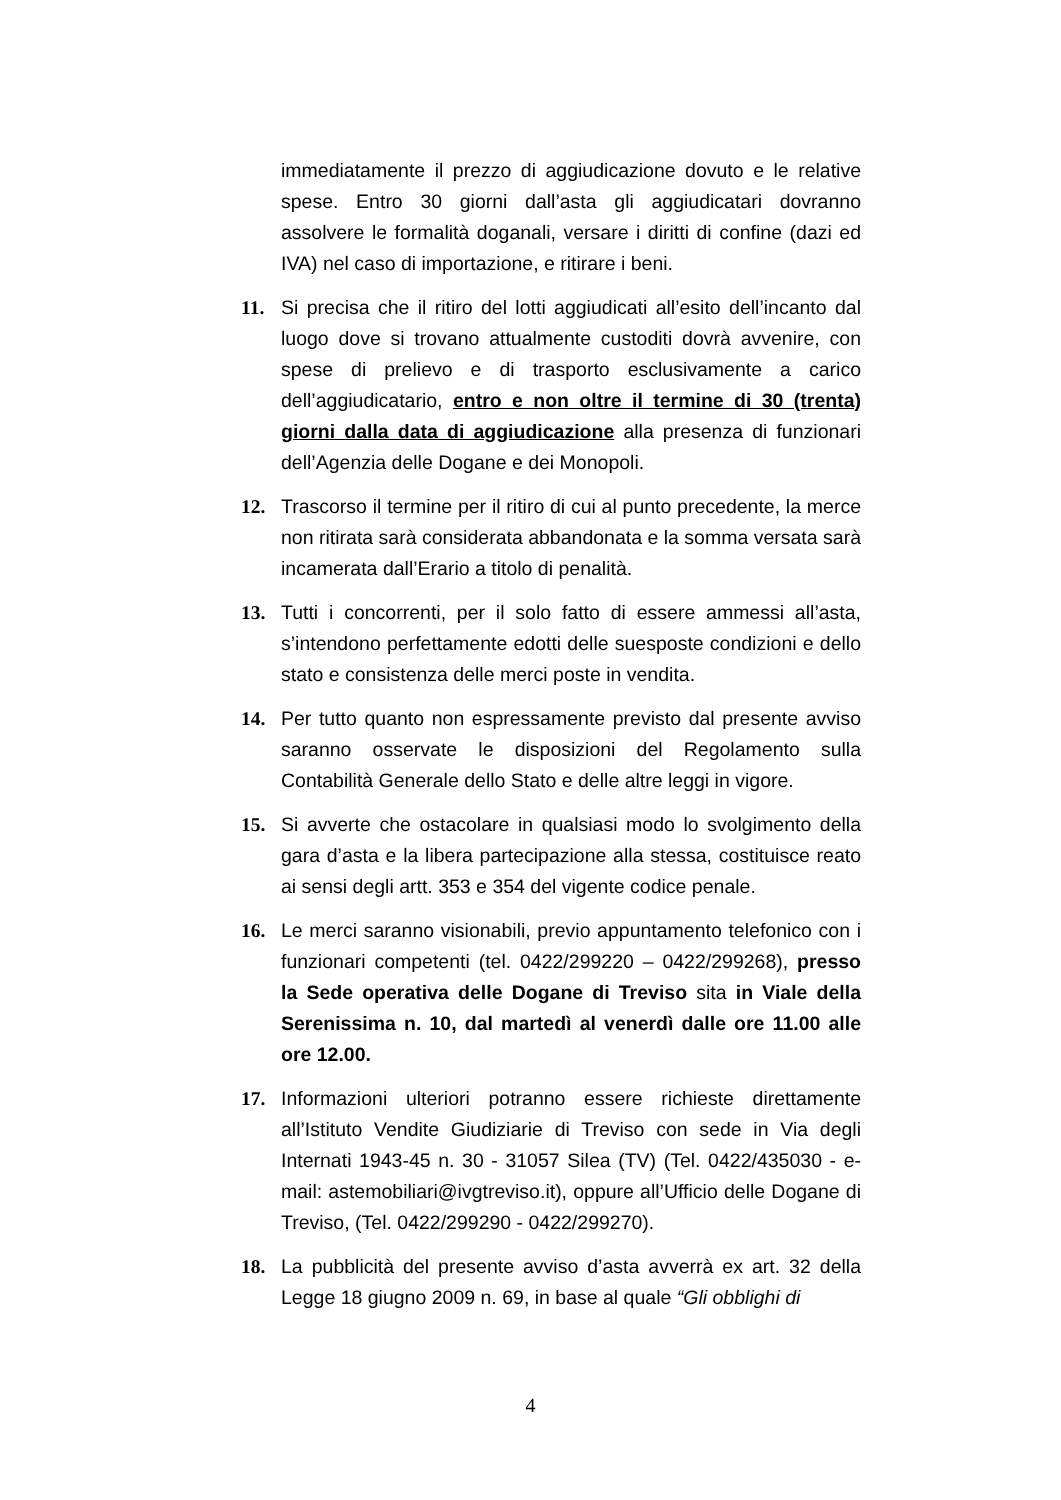immediatamente il prezzo di aggiudicazione dovuto e le relative spese. Entro 30 giorni dall’asta gli aggiudicatari dovranno assolvere le formalità doganali, versare i diritti di confine (dazi ed IVA) nel caso di importazione, e ritirare i beni.
11. Si precisa che il ritiro del lotti aggiudicati all’esito dell’incanto dal luogo dove si trovano attualmente custoditi dovrà avvenire, con spese di prelievo e di trasporto esclusivamente a carico dell’aggiudicatario, entro e non oltre il termine di 30 (trenta) giorni dalla data di aggiudicazione alla presenza di funzionari dell’Agenzia delle Dogane e dei Monopoli.
12. Trascorso il termine per il ritiro di cui al punto precedente, la merce non ritirata sarà considerata abbandonata e la somma versata sarà incamerata dall’Erario a titolo di penalità.
13. Tutti i concorrenti, per il solo fatto di essere ammessi all’asta, s’intendono perfettamente edotti delle suesposte condizioni e dello stato e consistenza delle merci poste in vendita.
14. Per tutto quanto non espressamente previsto dal presente avviso saranno osservate le disposizioni del Regolamento sulla Contabilità Generale dello Stato e delle altre leggi in vigore.
15. Si avverte che ostacolare in qualsiasi modo lo svolgimento della gara d’asta e la libera partecipazione alla stessa, costituisce reato ai sensi degli artt. 353 e 354 del vigente codice penale.
16. Le merci saranno visionabili, previo appuntamento telefonico con i funzionari competenti (tel. 0422/299220 – 0422/299268), presso la Sede operativa delle Dogane di Treviso sita in Viale della Serenissima n. 10, dal martedì al venerdì dalle ore 11.00 alle ore 12.00.
17. Informazioni ulteriori potranno essere richieste direttamente all’Istituto Vendite Giudiziarie di Treviso con sede in Via degli Internati 1943-45 n. 30 - 31057 Silea (TV) (Tel. 0422/435030 - e-mail: astemobiliari@ivgtreviso.it), oppure all’Ufficio delle Dogane di Treviso, (Tel. 0422/299290 - 0422/299270).
18. La pubblicità del presente avviso d’asta avverrà ex art. 32 della Legge 18 giugno 2009 n. 69, in base al quale “Gli obblighi di
4